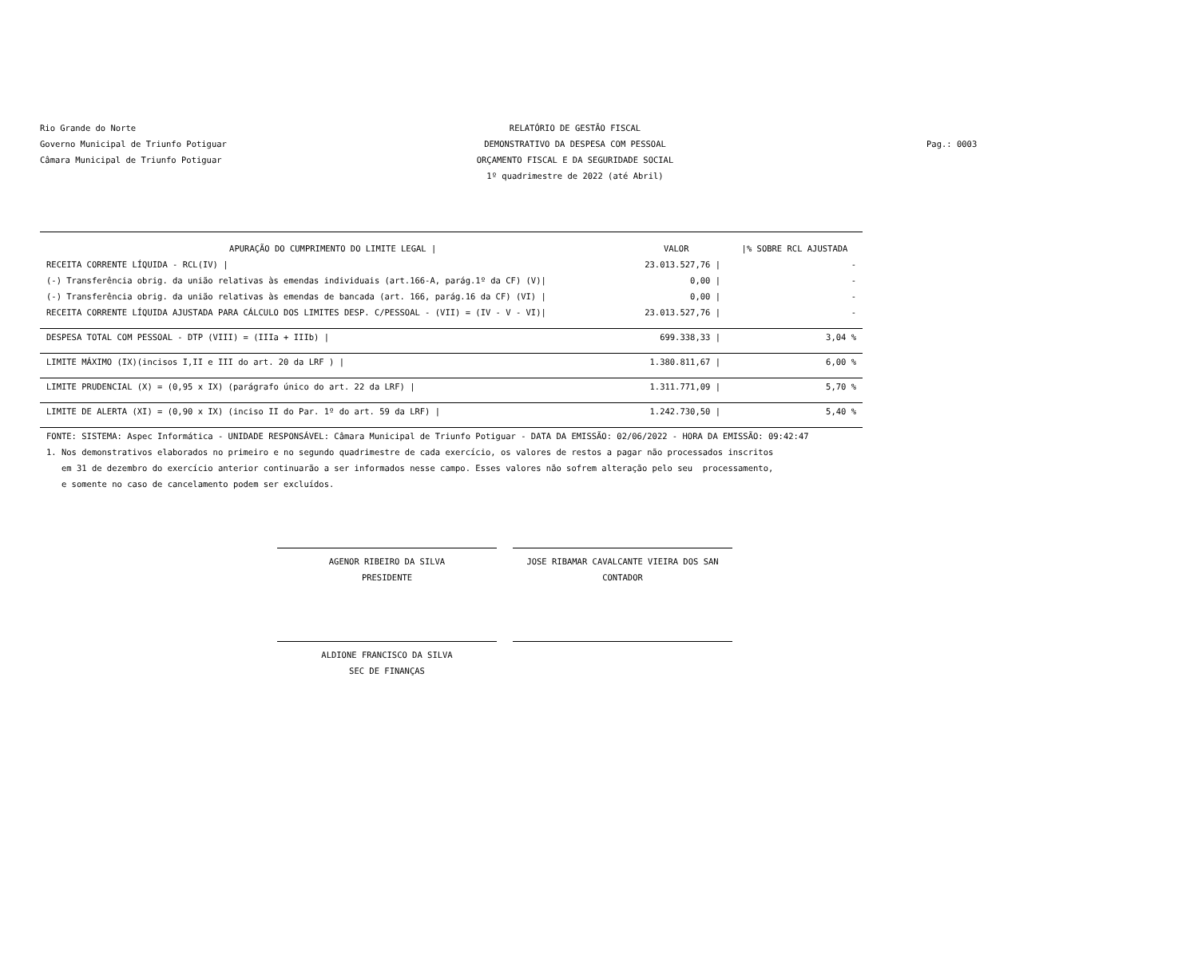Rio Grande do Norte
Governo Municipal de Triunfo Potiguar
Câmara Municipal de Triunfo Potiguar
RELATÓRIO DE GESTÃO FISCAL
DEMONSTRATIVO DA DESPESA COM PESSOAL
ORÇAMENTO FISCAL E DA SEGURIDADE SOCIAL
1º quadrimestre de 2022 (até Abril)
Pag.: 0003
| APURAÇÃO DO CUMPRIMENTO DO LIMITE LEGAL / | VALOR | /% SOBRE RCL AJUSTADA |
| --- | --- | --- |
| RECEITA CORRENTE LÍQUIDA - RCL(IV) / | 23.013.527,76 / | - |
| (-) Transferência obrig. da união relativas às emendas individuais (art.166-A, parág.1º da CF) (V)/ | 0,00 / | - |
| (-) Transferência obrig. da união relativas às emendas de bancada (art. 166, parág.16 da CF) (VI) / | 0,00 / | - |
| RECEITA CORRENTE LÍQUIDA AJUSTADA PARA CÁLCULO DOS LIMITES DESP. C/PESSOAL - (VII) = (IV - V - VI)/ | 23.013.527,76 / | - |
| DESPESA TOTAL COM PESSOAL - DTP (VIII) = (IIIa + IIIb) / | 699.338,33 / | 3,04 % |
| LIMITE MÁXIMO (IX)(incisos I,II e III do art. 20 da LRF ) / | 1.380.811,67 / | 6,00 % |
| LIMITE PRUDENCIAL (X) = (0,95 x IX) (parágrafo único do art. 22 da LRF) / | 1.311.771,09 / | 5,70 % |
| LIMITE DE ALERTA (XI) = (0,90 x IX) (inciso II do Par. 1º do art. 59 da LRF) / | 1.242.730,50 / | 5,40 % |
FONTE: SISTEMA: Aspec Informática - UNIDADE RESPONSÁVEL: Câmara Municipal de Triunfo Potiguar - DATA DA EMISSÃO: 02/06/2022 - HORA DA EMISSÃO: 09:42:47 1. Nos demonstrativos elaborados no primeiro e no segundo quadrimestre de cada exercício, os valores de restos a pagar não processados inscritos em 31 de dezembro do exercício anterior continuarão a ser informados nesse campo. Esses valores não sofrem alteração pelo seu processamento, e somente no caso de cancelamento podem ser excluídos.
AGENOR RIBEIRO DA SILVA
PRESIDENTE
JOSE RIBAMAR CAVALCANTE VIEIRA DOS SAN
CONTADOR
ALDIONE FRANCISCO DA SILVA
SEC DE FINANÇAS